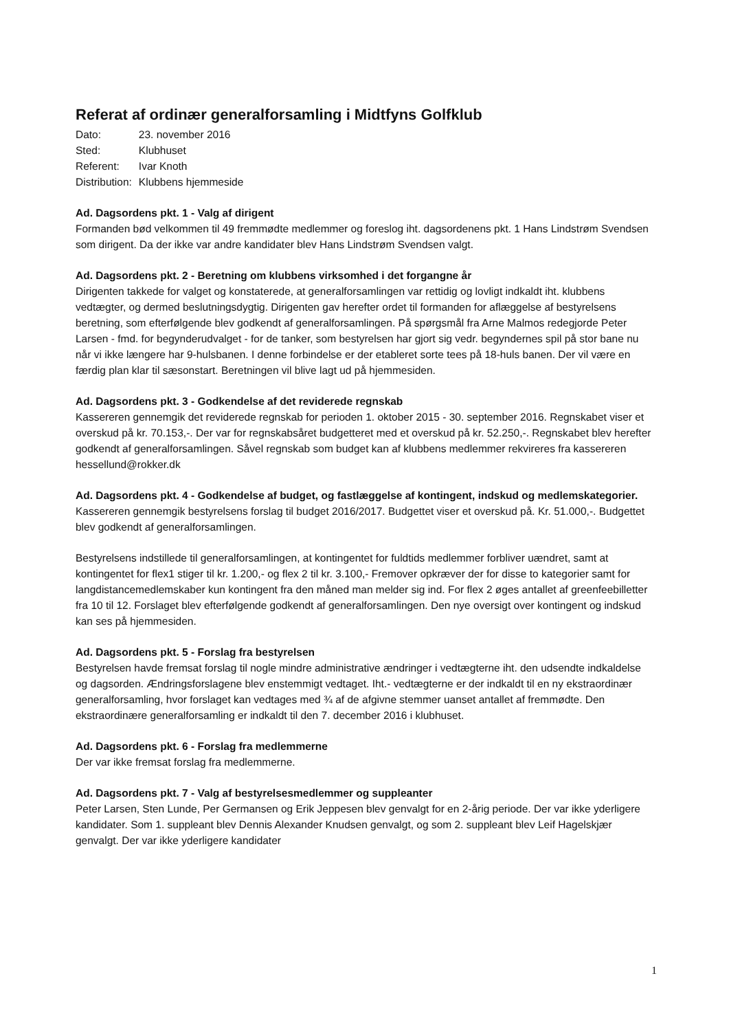Referat af ordinær generalforsamling i Midtfyns Golfklub
| Dato: | 23. november 2016 |
| Sted: | Klubhuset |
| Referent: | Ivar Knoth |
| Distribution: | Klubbens hjemmeside |
Ad. Dagsordens pkt. 1 - Valg af dirigent
Formanden bød velkommen til 49 fremmødte medlemmer og foreslog iht. dagsordenens pkt. 1 Hans Lindstrøm Svendsen som dirigent. Da der ikke var andre kandidater blev Hans Lindstrøm Svendsen valgt.
Ad. Dagsordens pkt. 2 - Beretning om klubbens virksomhed i det forgangne år
Dirigenten takkede for valget og konstaterede, at generalforsamlingen var rettidig og lovligt indkaldt iht. klubbens vedtægter, og dermed beslutningsdygtig. Dirigenten gav herefter ordet til formanden for aflæggelse af bestyrelsens beretning, som efterfølgende blev godkendt af generalforsamlingen. På spørgsmål fra Arne Malmos redegjorde Peter Larsen - fmd. for begynderudvalget - for de tanker, som bestyrelsen har gjort sig vedr. begyndernes spil på stor bane nu når vi ikke længere har 9-hulsbanen. I denne forbindelse er der etableret sorte tees på 18-huls banen. Der vil være en færdig plan klar til sæsonstart. Beretningen vil blive lagt ud på hjemmesiden.
Ad. Dagsordens pkt. 3 - Godkendelse af det reviderede regnskab
Kassereren gennemgik det reviderede regnskab for perioden 1. oktober 2015 - 30. september 2016. Regnskabet viser et overskud på kr. 70.153,-. Der var for regnskabsåret budgetteret med et overskud på kr. 52.250,-. Regnskabet blev herefter godkendt af generalforsamlingen. Såvel regnskab som budget kan af klubbens medlemmer rekvireres fra kassereren hessellund@rokker.dk
Ad. Dagsordens pkt. 4 - Godkendelse af budget, og fastlæggelse af kontingent, indskud og medlemskategorier.
Kassereren gennemgik bestyrelsens forslag til budget 2016/2017. Budgettet viser et overskud på. Kr. 51.000,-. Budgettet blev godkendt af generalforsamlingen.
Bestyrelsens indstillede til generalforsamlingen, at kontingentet for fuldtids medlemmer forbliver uændret, samt at kontingentet for flex1 stiger til kr. 1.200,- og flex 2 til kr. 3.100,- Fremover opkræver der for disse to kategorier samt for langdistancemedlemskaber kun kontingent fra den måned man melder sig ind. For flex 2 øges antallet af greenfeebilletter fra 10 til 12. Forslaget blev efterfølgende godkendt af generalforsamlingen. Den nye oversigt over kontingent og indskud kan ses på hjemmesiden.
Ad. Dagsordens pkt. 5 - Forslag fra bestyrelsen
Bestyrelsen havde fremsat forslag til nogle mindre administrative ændringer i vedtægterne iht. den udsendte indkaldelse og dagsorden. Ændringsforslagene blev enstemmigt vedtaget. Iht.- vedtægterne er der indkaldt til en ny ekstraordinær generalforsamling, hvor forslaget kan vedtages med ¾ af de afgivne stemmer uanset antallet af fremmødte. Den ekstraordinære generalforsamling er indkaldt til den 7. december 2016 i klubhuset.
Ad. Dagsordens pkt. 6 - Forslag fra medlemmerne
Der var ikke fremsat forslag fra medlemmerne.
Ad. Dagsordens pkt. 7 - Valg af bestyrelsesmedlemmer og suppleanter
Peter Larsen, Sten Lunde, Per Germansen og Erik Jeppesen blev genvalgt for en 2-årig periode. Der var ikke yderligere kandidater. Som 1. suppleant blev Dennis Alexander Knudsen genvalgt, og som 2. suppleant blev Leif Hagelskjær genvalgt. Der var ikke yderligere kandidater
1